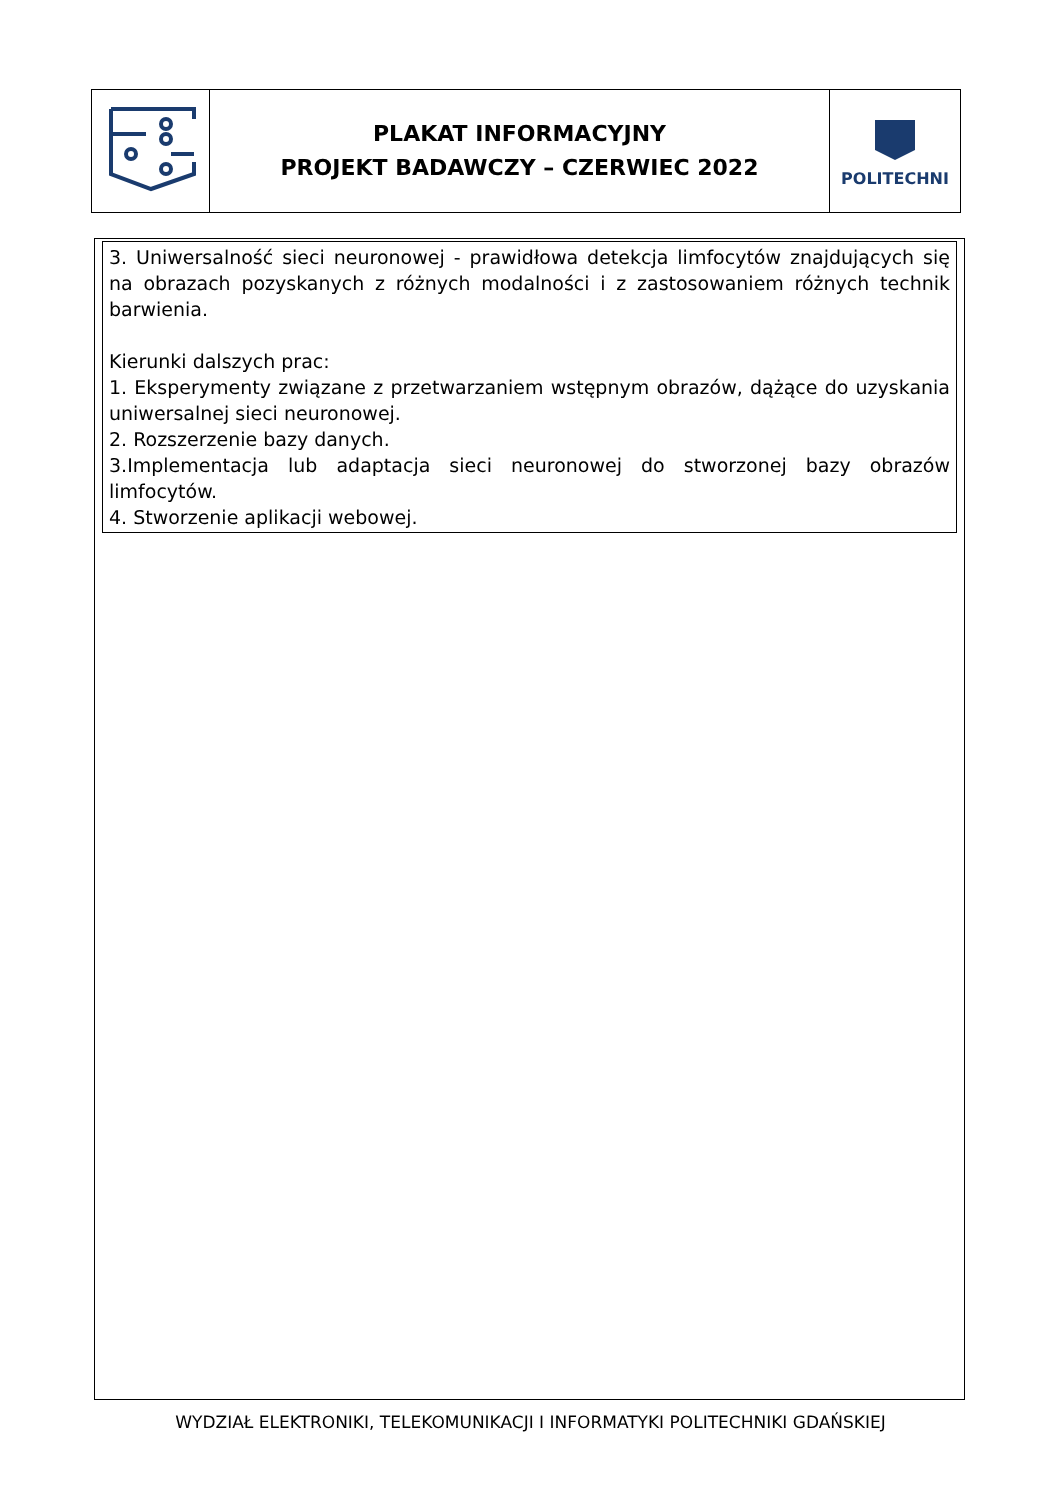| | PLAKAT INFORMACYJNY PROJEKT BADAWCZY – CZERWIEC 2022 | POLITECHNI |
3. Uniwersalność sieci neuronowej - prawidłowa detekcja limfocytów znajdujących się na obrazach pozyskanych z różnych modalności i z zastosowaniem różnych technik barwienia.
Kierunki dalszych prac:
1. Eksperymenty związane z przetwarzaniem wstępnym obrazów, dążące do uzyskania uniwersalnej sieci neuronowej.
2. Rozszerzenie bazy danych.
3.Implementacja lub adaptacja sieci neuronowej do stworzonej bazy obrazów limfocytów.
4. Stworzenie aplikacji webowej.
WYDZIAŁ ELEKTRONIKI, TELEKOMUNIKACJI I INFORMATYKI POLITECHNIKI GDAŃSKIEJ